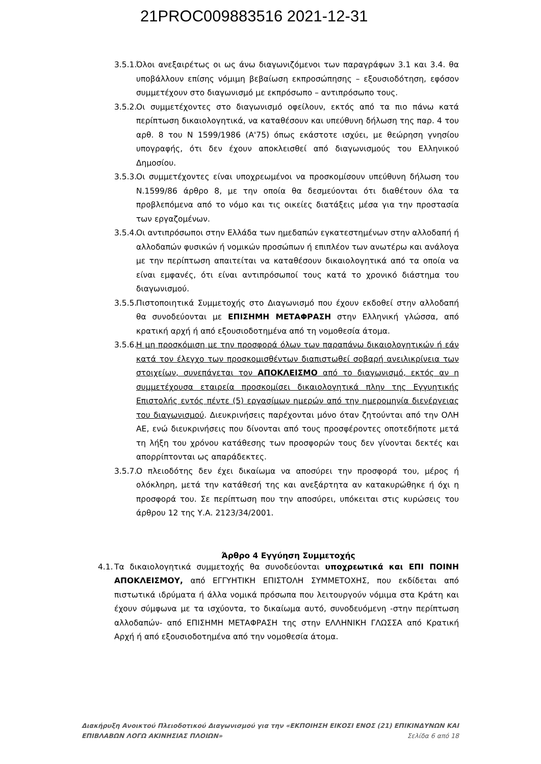21PROC009883516 2021-12-31
3.5.1. Όλοι ανεξαιρέτως οι ως άνω διαγωνιζόμενοι των παραγράφων 3.1 και 3.4. θα υποβάλλουν επίσης νόμιμη βεβαίωση εκπροσώπησης – εξουσιοδότηση, εφόσον συμμετέχουν στο διαγωνισμό με εκπρόσωπο – αντιπρόσωπο τους.
3.5.2. Οι συμμετέχοντες στο διαγωνισμό οφείλουν, εκτός από τα πιο πάνω κατά περίπτωση δικαιολογητικά, να καταθέσουν και υπεύθυνη δήλωση της παρ. 4 του αρθ. 8 του Ν 1599/1986 (Α'75) όπως εκάστοτε ισχύει, με θεώρηση γνησίου υπογραφής, ότι δεν έχουν αποκλεισθεί από διαγωνισμούς του Ελληνικού Δημοσίου.
3.5.3. Οι συμμετέχοντες είναι υποχρεωμένοι να προσκομίσουν υπεύθυνη δήλωση του Ν.1599/86 άρθρο 8, με την οποία θα δεσμεύονται ότι διαθέτουν όλα τα προβλεπόμενα από το νόμο και τις οικείες διατάξεις μέσα για την προστασία των εργαζομένων.
3.5.4. Οι αντιπρόσωποι στην Ελλάδα των ημεδαπών εγκατεστημένων στην αλλοδαπή ή αλλοδαπών φυσικών ή νομικών προσώπων ή επιπλέον των ανωτέρω και ανάλογα με την περίπτωση απαιτείται να καταθέσουν δικαιολογητικά από τα οποία να είναι εμφανές, ότι είναι αντιπρόσωποί τους κατά το χρονικό διάστημα του διαγωνισμού.
3.5.5. Πιστοποιητικά Συμμετοχής στο Διαγωνισμό που έχουν εκδοθεί στην αλλοδαπή θα συνοδεύονται με ΕΠΙΣΗΜΗ ΜΕΤΑΦΡΑΣΗ στην Ελληνική γλώσσα, από κρατική αρχή ή από εξουσιοδοτημένα από τη νομοθεσία άτομα.
3.5.6. Η μη προσκόμιση με την προσφορά όλων των παραπάνω δικαιολογητικών ή εάν κατά τον έλεγχο των προσκομισθέντων διαπιστωθεί σοβαρή ανειλικρίνεια των στοιχείων, συνεπάγεται τον ΑΠΟΚΛΕΙΣΜΟ από το διαγωνισμό, εκτός αν η συμμετέχουσα εταιρεία προσκομίσει δικαιολογητικά πλην της Εγγυητικής Επιστολής εντός πέντε (5) εργασίμων ημερών από την ημερομηνία διενέργειας του διαγωνισμού. Διευκρινήσεις παρέχονται μόνο όταν ζητούνται από την ΟΛΗ ΑΕ, ενώ διευκρινήσεις που δίνονται από τους προσφέροντες οποτεδήποτε μετά τη λήξη του χρόνου κατάθεσης των προσφορών τους δεν γίνονται δεκτές και απορρίπτονται ως απαράδεκτες.
3.5.7. Ο πλειοδότης δεν έχει δικαίωμα να αποσύρει την προσφορά του, μέρος ή ολόκληρη, μετά την κατάθεσή της και ανεξάρτητα αν κατακυρώθηκε ή όχι η προσφορά του. Σε περίπτωση που την αποσύρει, υπόκειται στις κυρώσεις του άρθρου 12 της Υ.Α. 2123/34/2001.
Άρθρο 4 Εγγύηση Συμμετοχής
4.1. Τα δικαιολογητικά συμμετοχής θα συνοδεύονται υποχρεωτικά και ΕΠΙ ΠΟΙΝΗ ΑΠΟΚΛΕΙΣΜΟΥ, από ΕΓΓΥΗΤΙΚΗ ΕΠΙΣΤΟΛΗ ΣΥΜΜΕΤΟΧΗΣ, που εκδίδεται από πιστωτικά ιδρύματα ή άλλα νομικά πρόσωπα που λειτουργούν νόμιμα στα Κράτη και έχουν σύμφωνα με τα ισχύοντα, το δικαίωμα αυτό, συνοδευόμενη -στην περίπτωση αλλοδαπών- από ΕΠΙΣΗΜΗ ΜΕΤΑΦΡΑΣΗ της στην ΕΛΛΗΝΙΚΗ ΓΛΩΣΣΑ από Κρατική Αρχή ή από εξουσιοδοτημένα από την νομοθεσία άτομα.
Διακήρυξη Ανοικτού Πλειοδοτικού Διαγωνισμού για την «ΕΚΠΟΙΗΣΗ ΕΙΚΟΣΙ ΕΝΟΣ (21) ΕΠΙΚΙΝΔΥΝΩΝ ΚΑΙ
ΕΠΙΒΛΑΒΩΝ ΛΟΓΩ ΑΚΙΝΗΣΙΑΣ ΠΛΟΙΩΝ» Σελίδα 6 από 18